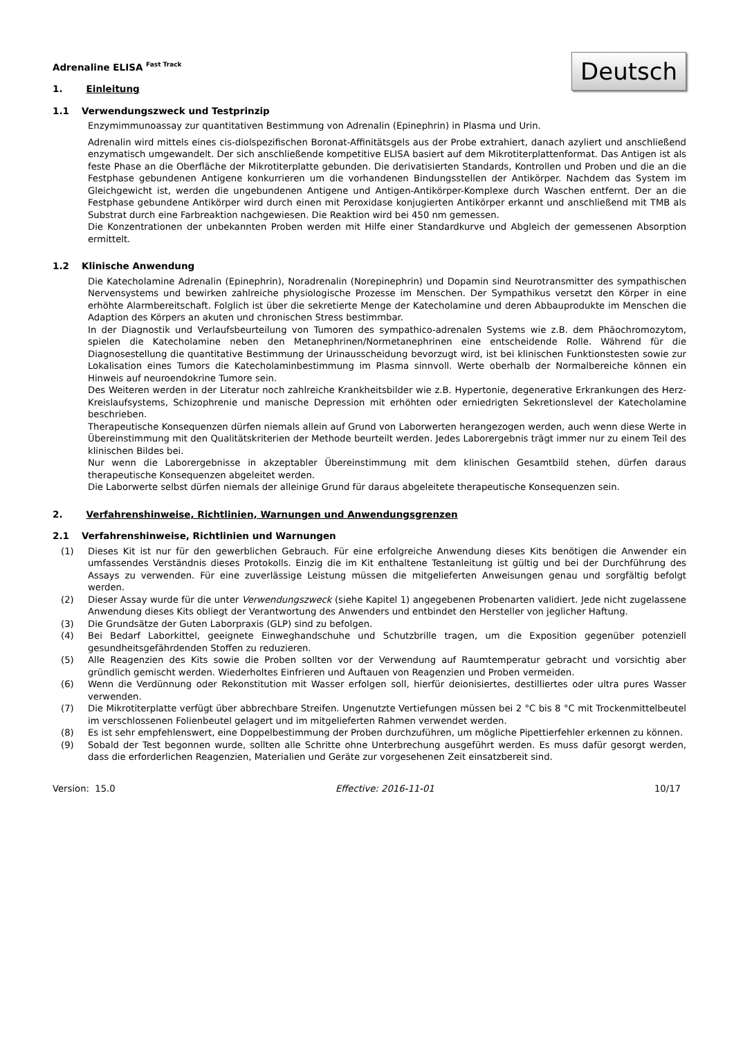Deutsch
Adrenaline ELISA <sup>Fast Track</sup>
1. Einleitung
1.1 Verwendungszweck und Testprinzip
Enzymimmunoassay zur quantitativen Bestimmung von Adrenalin (Epinephrin) in Plasma und Urin.
Adrenalin wird mittels eines cis-diolspezifischen Boronat-Affinitätsgels aus der Probe extrahiert, danach azyliert und anschließend enzymatisch umgewandelt. Der sich anschließende kompetitive ELISA basiert auf dem Mikrotiterplattenformat. Das Antigen ist als feste Phase an die Oberfläche der Mikrotiterplatte gebunden. Die derivatisierten Standards, Kontrollen und Proben und die an die Festphase gebundenen Antigene konkurrieren um die vorhandenen Bindungsstellen der Antikörper. Nachdem das System im Gleichgewicht ist, werden die ungebundenen Antigene und Antigen-Antikörper-Komplexe durch Waschen entfernt. Der an die Festphase gebundene Antikörper wird durch einen mit Peroxidase konjugierten Antikörper erkannt und anschließend mit TMB als Substrat durch eine Farbreaktion nachgewiesen. Die Reaktion wird bei 450 nm gemessen.
Die Konzentrationen der unbekannten Proben werden mit Hilfe einer Standardkurve und Abgleich der gemessenen Absorption ermittelt.
1.2 Klinische Anwendung
Die Katecholamine Adrenalin (Epinephrin), Noradrenalin (Norepinephrin) und Dopamin sind Neurotransmitter des sympathischen Nervensystems und bewirken zahlreiche physiologische Prozesse im Menschen. Der Sympathikus versetzt den Körper in eine erhöhte Alarmbereitschaft. Folglich ist über die sekretierte Menge der Katecholamine und deren Abbauprodukte im Menschen die Adaption des Körpers an akuten und chronischen Stress bestimmbar.
In der Diagnostik und Verlaufsbeurteilung von Tumoren des sympathico-adrenalen Systems wie z.B. dem Phäochromozytom, spielen die Katecholamine neben den Metanephrinen/Normetanephrinen eine entscheidende Rolle. Während für die Diagnosestellung die quantitative Bestimmung der Urinausscheidung bevorzugt wird, ist bei klinischen Funktionstesten sowie zur Lokalisation eines Tumors die Katecholaminbestimmung im Plasma sinnvoll. Werte oberhalb der Normalbereiche können ein Hinweis auf neuroendokrine Tumore sein.
Des Weiteren werden in der Literatur noch zahlreiche Krankheitsbilder wie z.B. Hypertonie, degenerative Erkrankungen des Herz-Kreislaufsystems, Schizophrenie und manische Depression mit erhöhten oder erniedrigten Sekretionslevel der Katecholamine beschrieben.
Therapeutische Konsequenzen dürfen niemals allein auf Grund von Laborwerten herangezogen werden, auch wenn diese Werte in Übereinstimmung mit den Qualitätskriterien der Methode beurteilt werden. Jedes Laborergebnis trägt immer nur zu einem Teil des klinischen Bildes bei.
Nur wenn die Laborergebnisse in akzeptabler Übereinstimmung mit dem klinischen Gesamtbild stehen, dürfen daraus therapeutische Konsequenzen abgeleitet werden.
Die Laborwerte selbst dürfen niemals der alleinige Grund für daraus abgeleitete therapeutische Konsequenzen sein.
2. Verfahrenshinweise, Richtlinien, Warnungen und Anwendungsgrenzen
2.1 Verfahrenshinweise, Richtlinien und Warnungen
(1) Dieses Kit ist nur für den gewerblichen Gebrauch. Für eine erfolgreiche Anwendung dieses Kits benötigen die Anwender ein umfassendes Verständnis dieses Protokolls. Einzig die im Kit enthaltene Testanleitung ist gültig und bei der Durchführung des Assays zu verwenden. Für eine zuverlässige Leistung müssen die mitgelieferten Anweisungen genau und sorgfältig befolgt werden.
(2) Dieser Assay wurde für die unter Verwendungszweck (siehe Kapitel 1) angegebenen Probenarten validiert. Jede nicht zugelassene Anwendung dieses Kits obliegt der Verantwortung des Anwenders und entbindet den Hersteller von jeglicher Haftung.
(3) Die Grundsätze der Guten Laborpraxis (GLP) sind zu befolgen.
(4) Bei Bedarf Laborkittel, geeignete Einweghandschuhe und Schutzbrille tragen, um die Exposition gegenüber potenziell gesundheitsgefährdenden Stoffen zu reduzieren.
(5) Alle Reagenzien des Kits sowie die Proben sollten vor der Verwendung auf Raumtemperatur gebracht und vorsichtig aber gründlich gemischt werden. Wiederholtes Einfrieren und Auftauen von Reagenzien und Proben vermeiden.
(6) Wenn die Verdünnung oder Rekonstitution mit Wasser erfolgen soll, hierfür deionisiertes, destilliertes oder ultra pures Wasser verwenden.
(7) Die Mikrotiterplatte verfügt über abbrechbare Streifen. Ungenutzte Vertiefungen müssen bei 2 °C bis 8 °C mit Trockenmittelbeutel im verschlossenen Folienbeutel gelagert und im mitgelieferten Rahmen verwendet werden.
(8) Es ist sehr empfehlenswert, eine Doppelbestimmung der Proben durchzuführen, um mögliche Pipettierfehler erkennen zu können.
(9) Sobald der Test begonnen wurde, sollten alle Schritte ohne Unterbrechung ausgeführt werden. Es muss dafür gesorgt werden, dass die erforderlichen Reagenzien, Materialien und Geräte zur vorgesehenen Zeit einsatzbereit sind.
Version: 15.0 Effective: 2016-11-01 10/17